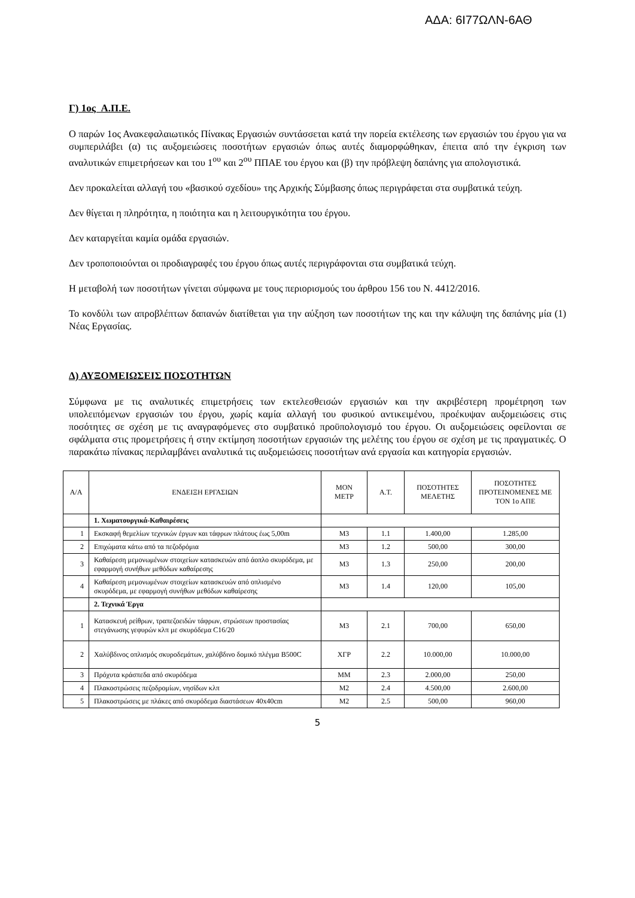ΑΔΑ: 6Ι77ΩΛΝ-6ΑΘ
Γ) 1ος Α.Π.Ε.
Ο παρών 1ος Ανακεφαλαιωτικός Πίνακας Εργασιών συντάσσεται κατά την πορεία εκτέλεσης των εργασιών του έργου για να συμπεριλάβει (α) τις αυξομειώσεις ποσοτήτων εργασιών όπως αυτές διαμορφώθηκαν, έπειτα από την έγκριση των αναλυτικών επιμετρήσεων και του 1<sup>ου</sup> και 2<sup>ου</sup> ΠΠΑΕ του έργου και (β) την πρόβλεψη δαπάνης για απολογιστικά.
Δεν προκαλείται αλλαγή του «βασικού σχεδίου» της Αρχικής Σύμβασης όπως περιγράφεται στα συμβατικά τεύχη.
Δεν θίγεται η πληρότητα, η ποιότητα και η λειτουργικότητα του έργου.
Δεν καταργείται καμία ομάδα εργασιών.
Δεν τροποποιούνται οι προδιαγραφές του έργου όπως αυτές περιγράφονται στα συμβατικά τεύχη.
Η μεταβολή των ποσοτήτων γίνεται σύμφωνα με τους περιορισμούς του άρθρου 156 του Ν. 4412/2016.
Το κονδύλι των απροβλέπτων δαπανών διατίθεται για την αύξηση των ποσοτήτων της και την κάλυψη της δαπάνης μία (1) Νέας Εργασίας.
Δ) ΑΥΞΟΜΕΙΩΣΕΙΣ ΠΟΣΟΤΗΤΩΝ
Σύμφωνα με τις αναλυτικές επιμετρήσεις των εκτελεσθεισών εργασιών και την ακριβέστερη προμέτρηση των υπολειπόμενων εργασιών του έργου, χωρίς καμία αλλαγή του φυσικού αντικειμένου, προέκυψαν αυξομειώσεις στις ποσότητες σε σχέση με τις αναγραφόμενες στο συμβατικό προϋπολογισμό του έργου. Οι αυξομειώσεις οφείλονται σε σφάλματα στις προμετρήσεις ή στην εκτίμηση ποσοτήτων εργασιών της μελέτης του έργου σε σχέση με τις πραγματικές. Ο παρακάτω πίνακας περιλαμβάνει αναλυτικά τις αυξομειώσεις ποσοτήτων ανά εργασία και κατηγορία εργασιών.
| Α/Α | ΕΝΔΕΙΞΗ ΕΡΓΑΣΙΩΝ | ΜΟΝ ΜΕΤΡ | Α.Τ. | ΠΟΣΟΤΗΤΕΣ ΜΕΛΕΤΗΣ | ΠΟΣΟΤΗΤΕΣ ΠΡΟΤΕΙΝΟΜΕΝΕΣ ΜΕ ΤΟΝ 1ο ΑΠΕ |
| --- | --- | --- | --- | --- | --- |
| | 1. Χωματουργικά-Καθαιρέσεις | | | | |
| 1 | Εκσκαφή θεμελίων τεχνικών έργων και τάφρων πλάτους έως 5,00m | M3 | 1.1 | 1.400,00 | 1.285,00 |
| 2 | Επιχώματα κάτω από τα πεζοδρόμια | M3 | 1.2 | 500,00 | 300,00 |
| 3 | Καθαίρεση μεμονωμένων στοιχείων κατασκευών από άοπλο σκυρόδεμα, με εφαρμογή συνήθων μεθόδων καθαίρεσης | M3 | 1.3 | 250,00 | 200,00 |
| 4 | Καθαίρεση μεμονωμένων στοιχείων κατασκευών από οπλισμένο σκυρόδεμα, με εφαρμογή συνήθων μεθόδων καθαίρεσης | M3 | 1.4 | 120,00 | 105,00 |
| | 2. Τεχνικά Έργα | | | | |
| 1 | Κατασκευή ρείθρων, τραπεζοειδών τάφρων, στρώσεων προστασίας στεγάνωσης γεφυρών κλπ με σκυρόδεμα C16/20 | M3 | 2.1 | 700,00 | 650,00 |
| 2 | Χαλύβδινος οπλισμός σκυροδεμάτων, χαλύβδινο δομικό πλέγμα B500C | ΧΓΡ | 2.2 | 10.000,00 | 10.000,00 |
| 3 | Πρόχυτα κράσπεδα από σκυρόδεμα | MM | 2.3 | 2.000,00 | 250,00 |
| 4 | Πλακοστρώσεις πεζοδρομίων, νησίδων κλπ | M2 | 2.4 | 4.500,00 | 2.600,00 |
| 5 | Πλακοστρώσεις με πλάκες από σκυρόδεμα διαστάσεων 40x40cm | M2 | 2.5 | 500,00 | 960,00 |
5